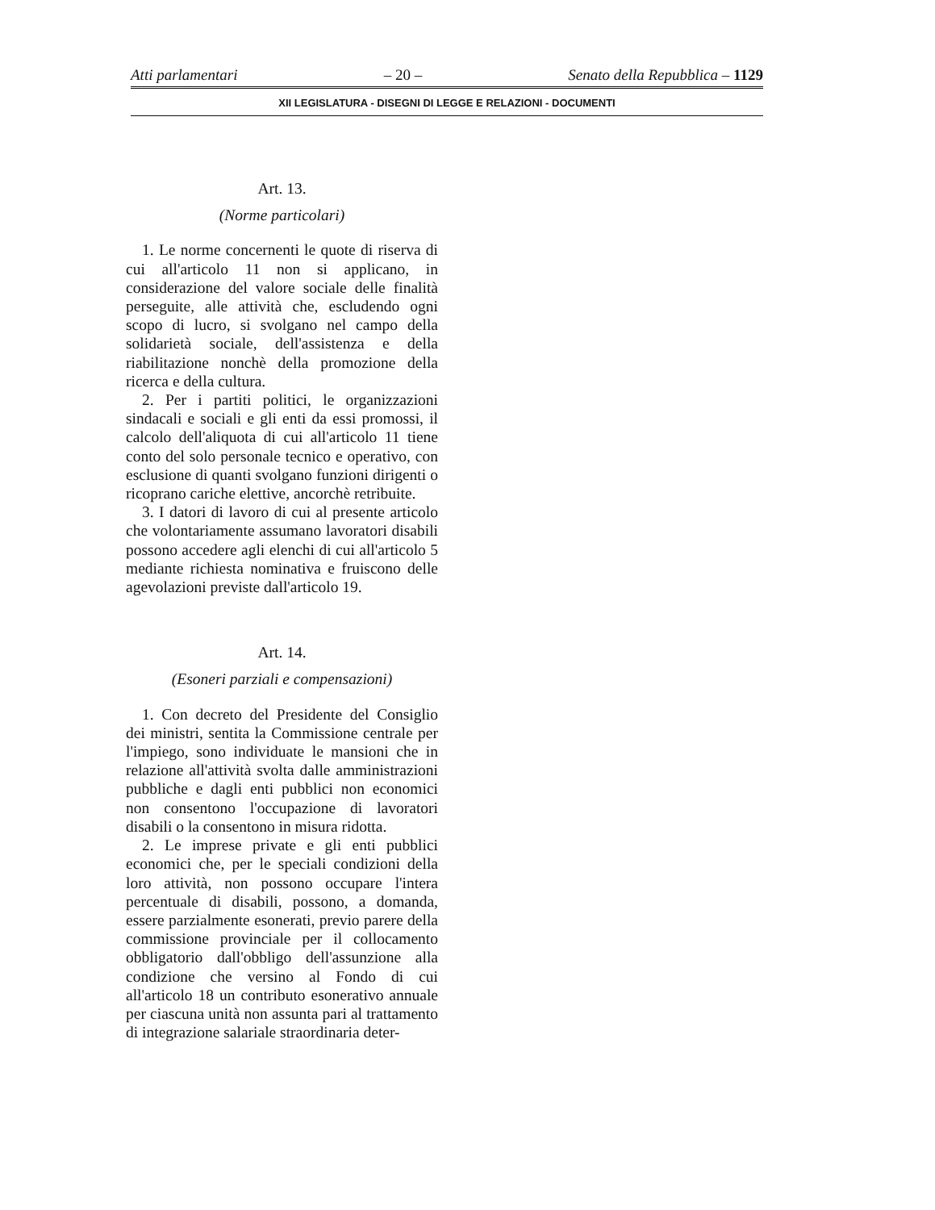Atti parlamentari – 20 – Senato della Repubblica – 1129
XII LEGISLATURA - DISEGNI DI LEGGE E RELAZIONI - DOCUMENTI
Art. 13.
(Norme particolari)
1. Le norme concernenti le quote di riserva di cui all'articolo 11 non si applicano, in considerazione del valore sociale delle finalità perseguite, alle attività che, escludendo ogni scopo di lucro, si svolgano nel campo della solidarietà sociale, dell'assistenza e della riabilitazione nonchè della promozione della ricerca e della cultura.
2. Per i partiti politici, le organizzazioni sindacali e sociali e gli enti da essi promossi, il calcolo dell'aliquota di cui all'articolo 11 tiene conto del solo personale tecnico e operativo, con esclusione di quanti svolgano funzioni dirigenti o ricoprano cariche elettive, ancorchè retribuite.
3. I datori di lavoro di cui al presente articolo che volontariamente assumano lavoratori disabili possono accedere agli elenchi di cui all'articolo 5 mediante richiesta nominativa e fruiscono delle agevolazioni previste dall'articolo 19.
Art. 14.
(Esoneri parziali e compensazioni)
1. Con decreto del Presidente del Consiglio dei ministri, sentita la Commissione centrale per l'impiego, sono individuate le mansioni che in relazione all'attività svolta dalle amministrazioni pubbliche e dagli enti pubblici non economici non consentono l'occupazione di lavoratori disabili o la consentono in misura ridotta.
2. Le imprese private e gli enti pubblici economici che, per le speciali condizioni della loro attività, non possono occupare l'intera percentuale di disabili, possono, a domanda, essere parzialmente esonerati, previo parere della commissione provinciale per il collocamento obbligatorio dall'obbligo dell'assunzione alla condizione che versino al Fondo di cui all'articolo 18 un contributo esonerativo annuale per ciascuna unità non assunta pari al trattamento di integrazione salariale straordinaria deter-